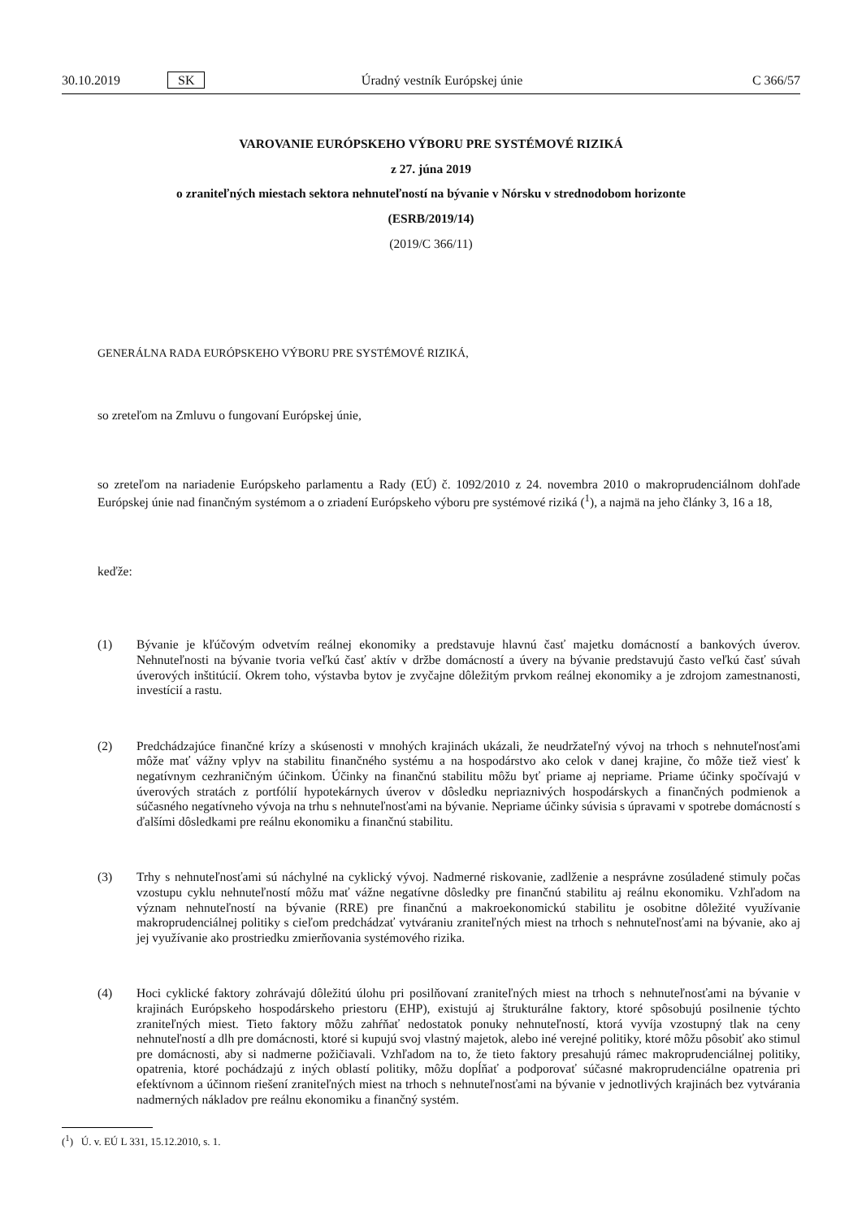30.10.2019 SK Úradný vestník Európskej únie C 366/57
VAROVANIE EURÓPSKEHO VÝBORU PRE SYSTÉMOVÉ RIZIKÁ
z 27. júna 2019
o zraniteľných miestach sektora nehnuteľností na bývanie v Nórsku v strednodobom horizonte
(ESRB/2019/14)
(2019/C 366/11)
GENERÁLNA RADA EURÓPSKEHO VÝBORU PRE SYSTÉMOVÉ RIZIKÁ,
so zreteľom na Zmluvu o fungovaní Európskej únie,
so zreteľom na nariadenie Európskeho parlamentu a Rady (EÚ) č. 1092/2010 z 24. novembra 2010 o makroprudenciálnom dohľade Európskej únie nad finančným systémom a o zriadení Európskeho výboru pre systémové riziká (<sup>1</sup>), a najmä na jeho články 3, 16 a 18,
keďže:
(1) Bývanie je kľúčovým odvetvím reálnej ekonomiky a predstavuje hlavnú časť majetku domácností a bankových úverov. Nehnuteľnosti na bývanie tvoria veľkú časť aktív v držbe domácností a úvery na bývanie predstavujú často veľkú časť súvah úverových inštitúcií. Okrem toho, výstavba bytov je zvyčajne dôležitým prvkom reálnej ekonomiky a je zdrojom zamestnanosti, investícií a rastu.
(2) Predchádzajúce finančné krízy a skúsenosti v mnohých krajinách ukázali, že neudržateľný vývoj na trhoch s nehnuteľnosťami môže mať vážny vplyv na stabilitu finančného systému a na hospodárstvo ako celok v danej krajine, čo môže tiež viesť k negatívnym cezhraničným účinkom. Účinky na finančnú stabilitu môžu byť priame aj nepriame. Priame účinky spočívajú v úverových stratách z portfólií hypotekárnych úverov v dôsledku nepriaznivých hospodárskych a finančných podmienok a súčasného negatívneho vývoja na trhu s nehnuteľnosťami na bývanie. Nepriame účinky súvisia s úpravami v spotrebe domácností s ďalšími dôsledkami pre reálnu ekonomiku a finančnú stabilitu.
(3) Trhy s nehnuteľnosťami sú náchylné na cyklický vývoj. Nadmerné riskovanie, zadlženie a nesprávne zosúladené stimuly počas vzostupu cyklu nehnuteľností môžu mať vážne negatívne dôsledky pre finančnú stabilitu aj reálnu ekonomiku. Vzhľadom na význam nehnuteľností na bývanie (RRE) pre finančnú a makroekonomickú stabilitu je osobitne dôležité využívanie makroprudenciálnej politiky s cieľom predchádzať vytváraniu zraniteľných miest na trhoch s nehnuteľnosťami na bývanie, ako aj jej využívanie ako prostriedku zmierňovania systémového rizika.
(4) Hoci cyklické faktory zohrávajú dôležitú úlohu pri posilňovaní zraniteľných miest na trhoch s nehnuteľnosťami na bývanie v krajinách Európskeho hospodárskeho priestoru (EHP), existujú aj štrukturálne faktory, ktoré spôsobujú posilnenie týchto zraniteľných miest. Tieto faktory môžu zahŕňať nedostatok ponuky nehnuteľností, ktorá vyvíja vzostupný tlak na ceny nehnuteľností a dlh pre domácnosti, ktoré si kupujú svoj vlastný majetok, alebo iné verejné politiky, ktoré môžu pôsobiť ako stimul pre domácnosti, aby si nadmerne požičiavali. Vzhľadom na to, že tieto faktory presahujú rámec makroprudenciálnej politiky, opatrenia, ktoré pochádzajú z iných oblastí politiky, môžu dopĺňať a podporovať súčasné makroprudenciálne opatrenia pri efektívnom a účinnom riešení zraniteľných miest na trhoch s nehnuteľnosťami na bývanie v jednotlivých krajinách bez vytvárania nadmerných nákladov pre reálnu ekonomiku a finančný systém.
(<sup>1</sup>) Ú. v. EÚ L 331, 15.12.2010, s. 1.